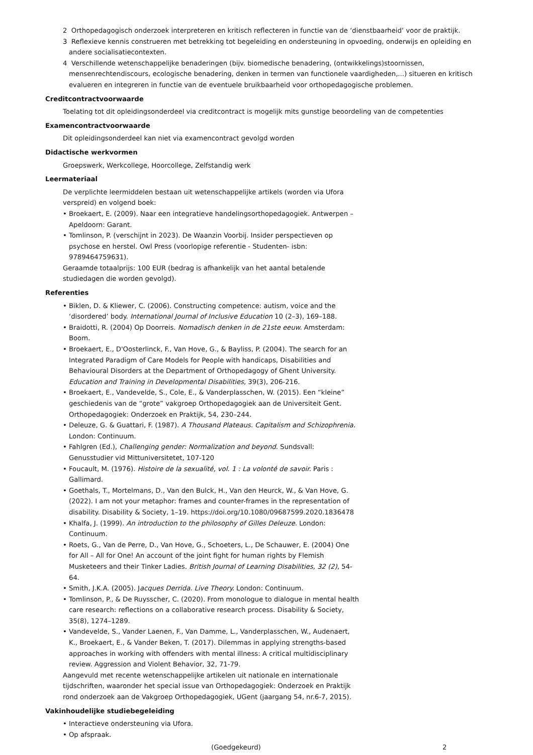2 Orthopedagogisch onderzoek interpreteren en kritisch reflecteren in functie van de ‘dienstbaarheid’ voor de praktijk.
3 Reflexieve kennis construeren met betrekking tot begeleiding en ondersteuning in opvoeding, onderwijs en opleiding en andere socialisatiecontexten.
4 Verschillende wetenschappelijke benaderingen (bijv. biomedische benadering, (ontwikkelings)stoornissen, mensenrechtendiscours, ecologische benadering, denken in termen van functionele vaardigheden,...) situeren en kritisch evalueren en integreren in functie van de eventuele bruikbaarheid voor orthopedagogische problemen.
Creditcontractvoorwaarde
Toelating tot dit opleidingsonderdeel via creditcontract is mogelijk mits gunstige beoordeling van de competenties
Examencontractvoorwaarde
Dit opleidingsonderdeel kan niet via examencontract gevolgd worden
Didactische werkvormen
Groepswerk, Werkcollege, Hoorcollege, Zelfstandig werk
Leermateriaal
De verplichte leermiddelen bestaan uit wetenschappelijke artikels (worden via Ufora verspreid) en volgend boek:
• Broekaert, E. (2009). Naar een integratieve handelingsorthopedagogiek. Antwerpen – Apeldoorn: Garant.
• Tomlinson, P. (verschijnt in 2023). De Waanzin Voorbij. Insider perspectieven op psychose en herstel. Owl Press (voorlopige referentie - Studenten- isbn: 9789464759631).
Geraamde totaalprijs: 100 EUR (bedrag is afhankelijk van het aantal betalende studiedagen die worden gevolgd).
Referenties
• Biklen, D. & Kliewer, C. (2006). Constructing competence: autism, voice and the ‘disordered’ body. International Journal of Inclusive Education 10 (2–3), 169–188.
• Braidotti, R. (2004) Op Doorreis. Nomadisch denken in de 21ste eeuw. Amsterdam: Boom.
• Broekaert, E., D'Oosterlinck, F., Van Hove, G., & Bayliss, P. (2004). The search for an Integrated Paradigm of Care Models for People with handicaps, Disabilities and Behavioural Disorders at the Department of Orthopedagogy of Ghent University. Education and Training in Developmental Disabilities, 39(3), 206-216.
• Broekaert, E., Vandevelde, S., Cole, E., & Vanderplasschen, W. (2015). Een “kleine” geschiedenis van de “grote” vakgroep Orthopedagogiek aan de Universiteit Gent. Orthopedagogiek: Onderzoek en Praktijk, 54, 230–244.
• Deleuze, G. & Guattari, F. (1987). A Thousand Plateaus. Capitalism and Schizophrenia. London: Continuum.
• Fahlgren (Ed.), Challenging gender: Normalization and beyond. Sundsvall: Genusstudier vid Mittuniversitetet, 107-120
• Foucault, M. (1976). Histoire de la sexualité, vol. 1 : La volonté de savoir. Paris : Gallimard.
• Goethals, T., Mortelmans, D., Van den Bulck, H., Van den Heurck, W., & Van Hove, G. (2022). I am not your metaphor: frames and counter-frames in the representation of disability. Disability & Society, 1–19. https://doi.org/10.1080/09687599.2020.1836478
• Khalfa, J. (1999). An introduction to the philosophy of Gilles Deleuze. London: Continuum.
• Roets, G., Van de Perre, D., Van Hove, G., Schoeters, L., De Schauwer, E. (2004) One for All – All for One! An account of the joint fight for human rights by Flemish Musketeers and their Tinker Ladies. British Journal of Learning Disabilities, 32 (2), 54-64.
• Smith, J.K.A. (2005). Jacques Derrida. Live Theory. London: Continuum.
• Tomlinson, P., & De Ruysscher, C. (2020). From monologue to dialogue in mental health care research: reflections on a collaborative research process. Disability & Society, 35(8), 1274–1289.
• Vandevelde, S., Vander Laenen, F., Van Damme, L., Vanderplasschen, W., Audenaert, K., Broekaert, E., & Vander Beken, T. (2017). Dilemmas in applying strengths-based approaches in working with offenders with mental illness: A critical multidisciplinary review. Aggression and Violent Behavior, 32, 71-79.
Aangevuld met recente wetenschappelijke artikelen uit nationale en internationale tijdschriften, waaronder het special issue van Orthopedagogiek: Onderzoek en Praktijk rond onderzoek aan de Vakgroep Orthopedagogiek, UGent (jaargang 54, nr.6-7, 2015).
Vakinhoudelijke studiebegeleiding
• Interactieve ondersteuning via Ufora.
• Op afspraak.
(Goedgekeurd) 2